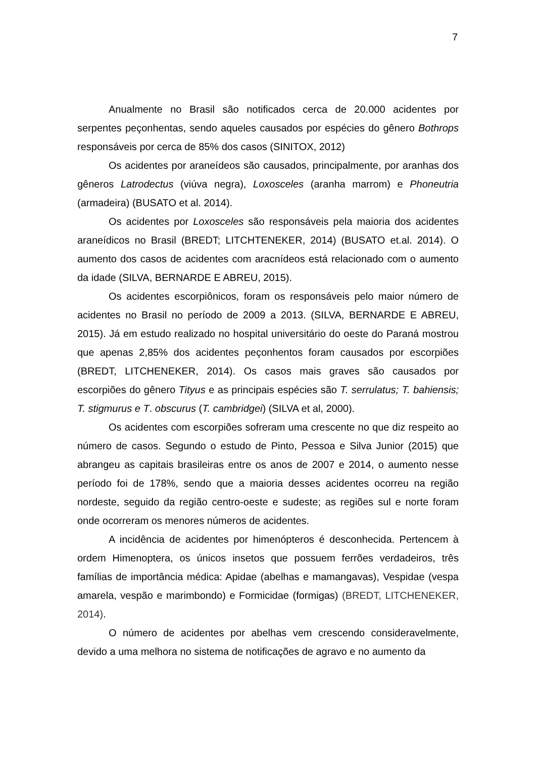7
Anualmente no Brasil são notificados cerca de 20.000 acidentes por serpentes peçonhentas, sendo aqueles causados por espécies do gênero Bothrops responsáveis por cerca de 85% dos casos (SINITOX, 2012)
Os acidentes por araneídeos são causados, principalmente, por aranhas dos gêneros Latrodectus (viúva negra), Loxosceles (aranha marrom) e Phoneutria (armadeira) (BUSATO et al. 2014).
Os acidentes por Loxosceles são responsáveis pela maioria dos acidentes araneídicos no Brasil (BREDT; LITCHTENEKER, 2014) (BUSATO et.al. 2014). O aumento dos casos de acidentes com aracnídeos está relacionado com o aumento da idade (SILVA, BERNARDE E ABREU, 2015).
Os acidentes escorpiônicos, foram os responsáveis pelo maior número de acidentes no Brasil no período de 2009 a 2013. (SILVA, BERNARDE E ABREU, 2015). Já em estudo realizado no hospital universitário do oeste do Paraná mostrou que apenas 2,85% dos acidentes peçonhentos foram causados por escorpiões (BREDT, LITCHENEKER, 2014). Os casos mais graves são causados por escorpiões do gênero Tityus e as principais espécies são T. serrulatus; T. bahiensis; T. stigmurus e T. obscurus (T. cambridgei) (SILVA et al, 2000).
Os acidentes com escorpiões sofreram uma crescente no que diz respeito ao número de casos. Segundo o estudo de Pinto, Pessoa e Silva Junior (2015) que abrangeu as capitais brasileiras entre os anos de 2007 e 2014, o aumento nesse período foi de 178%, sendo que a maioria desses acidentes ocorreu na região nordeste, seguido da região centro-oeste e sudeste; as regiões sul e norte foram onde ocorreram os menores números de acidentes.
A incidência de acidentes por himenópteros é desconhecida. Pertencem à ordem Himenoptera, os únicos insetos que possuem ferrões verdadeiros, três famílias de importância médica: Apidae (abelhas e mamangavas), Vespidae (vespa amarela, vespão e marimbondo) e Formicidae (formigas) (BREDT, LITCHENEKER, 2014).
O número de acidentes por abelhas vem crescendo consideravelmente, devido a uma melhora no sistema de notificações de agravo e no aumento da